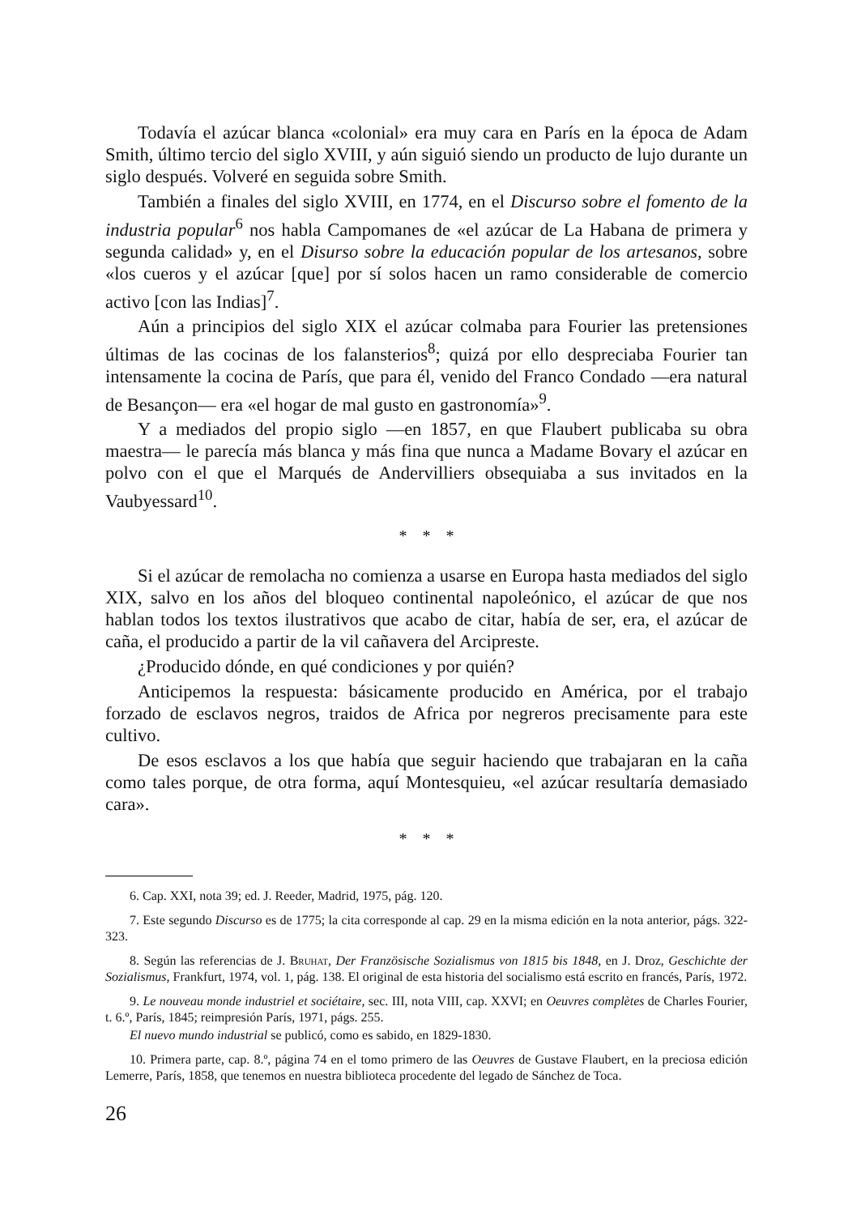Todavía el azúcar blanca «colonial» era muy cara en París en la época de Adam Smith, último tercio del siglo XVIII, y aún siguió siendo un producto de lujo durante un siglo después. Volveré en seguida sobre Smith.
También a finales del siglo XVIII, en 1774, en el Discurso sobre el fomento de la industria popular<sup>6</sup> nos habla Campomanes de «el azúcar de La Habana de primera y segunda calidad» y, en el Disurso sobre la educación popular de los artesanos, sobre «los cueros y el azúcar [que] por sí solos hacen un ramo considerable de comercio activo [con las Indias]<sup>7</sup>.
Aún a principios del siglo XIX el azúcar colmaba para Fourier las pretensiones últimas de las cocinas de los falansterios<sup>8</sup>; quizá por ello despreciaba Fourier tan intensamente la cocina de París, que para él, venido del Franco Condado —era natural de Besançon— era «el hogar de mal gusto en gastronomía»<sup>9</sup>.
Y a mediados del propio siglo —en 1857, en que Flaubert publicaba su obra maestra— le parecía más blanca y más fina que nunca a Madame Bovary el azúcar en polvo con el que el Marqués de Andervilliers obsequiaba a sus invitados en la Vaubyessard<sup>10</sup>.
* * *
Si el azúcar de remolacha no comienza a usarse en Europa hasta mediados del siglo XIX, salvo en los años del bloqueo continental napoleónico, el azúcar de que nos hablan todos los textos ilustrativos que acabo de citar, había de ser, era, el azúcar de caña, el producido a partir de la vil cañavera del Arcipreste.
¿Producido dónde, en qué condiciones y por quién?
Anticipemos la respuesta: básicamente producido en América, por el trabajo forzado de esclavos negros, traidos de Africa por negreros precisamente para este cultivo.
De esos esclavos a los que había que seguir haciendo que trabajaran en la caña como tales porque, de otra forma, aquí Montesquieu, «el azúcar resultaría demasiado cara».
* * *
6. Cap. XXI, nota 39; ed. J. Reeder, Madrid, 1975, pág. 120.
7. Este segundo Discurso es de 1775; la cita corresponde al cap. 29 en la misma edición en la nota anterior, págs. 322-323.
8. Según las referencias de J. Bruhat, Der Französische Sozialismus von 1815 bis 1848, en J. Droz, Geschichte der Sozialismus, Frankfurt, 1974, vol. 1, pág. 138. El original de esta historia del socialismo está escrito en francés, París, 1972.
9. Le nouveau monde industriel et sociétaire, sec. III, nota VIII, cap. XXVI; en Oeuvres complètes de Charles Fourier, t. 6.º, París, 1845; reimpresión París, 1971, págs. 255.
El nuevo mundo industrial se publicó, como es sabido, en 1829-1830.
10. Primera parte, cap. 8.º, página 74 en el tomo primero de las Oeuvres de Gustave Flaubert, en la preciosa edición Lemerre, París, 1858, que tenemos en nuestra biblioteca procedente del legado de Sánchez de Toca.
26